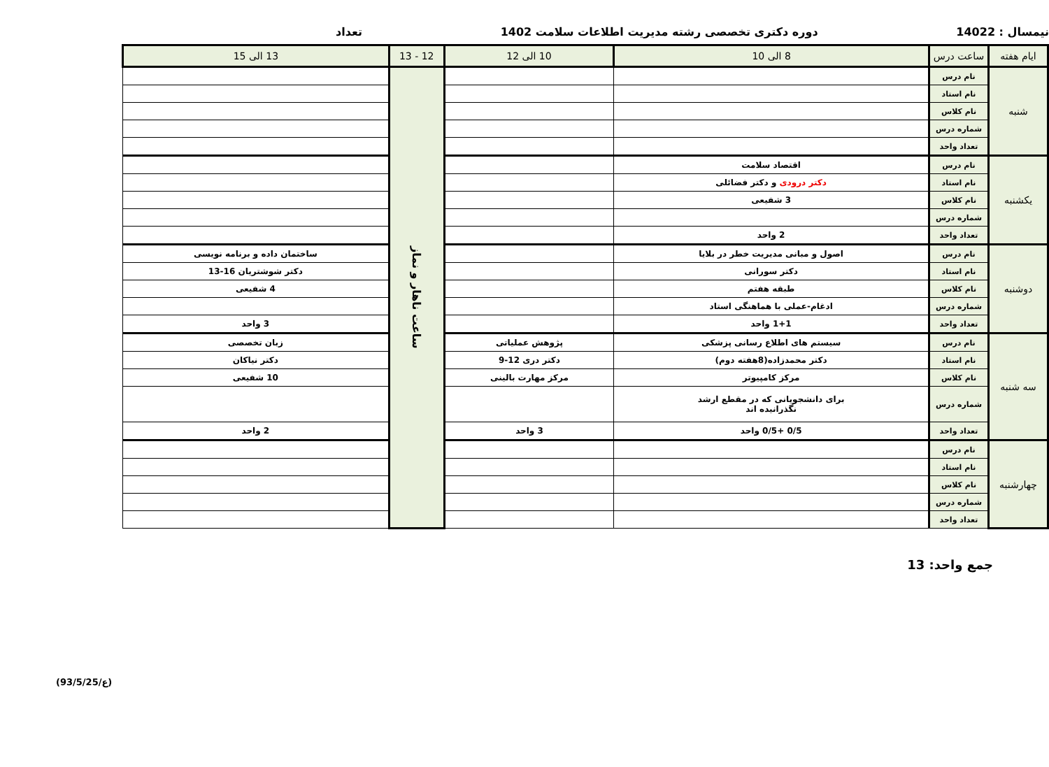نیمسال : 14022 دوره دکتری تخصصی رشته مدیریت اطلاعات سلامت 1402
تعداد
| ایام هفته | ساعت درس | 8 الی 10 | 10 الی 12 | | 12 - 13 | 13 الی 15 |
| --- | --- | --- | --- | --- | --- | --- |
| شنبه | نام درس | | | | ساعت ناهار و نماز | |
| | نام استاد | | | | | |
| | نام کلاس | | | | | |
| | شماره درس | | | | | |
| | تعداد واحد | | | | | |
| یکشنبه | نام درس | اقتصاد سلامت | | | | |
| | نام استاد | دکتر درودی و دکتر فضائلی | | | | |
| | نام کلاس | 3 شفیعی | | | | |
| | شماره درس | | | | | |
| | تعداد واحد | 2 واحد | | | | |
| دوشنبه | نام درس | اصول و مبانی مدیریت خطر در بلایا | | | | ساختمان داده و برنامه نویسی |
| | نام استاد | دکتر سورانی | | | | دکتر شوشتریان 16-13 |
| | نام کلاس | طبقه هفتم | | | | 4 شفیعی |
| | شماره درس | ادغام-عملی با هماهنگی استاد | | | | |
| | تعداد واحد | 1+1 واحد | | | | 3 واحد |
| سه شنبه | نام درس | سیستم های اطلاع رسانی پزشکی | | پژوهش عملیاتی | | زبان تخصصی |
| | نام استاد | دکتر محمدزاده(8هفته دوم) | | دکتر دری 12-9 | | دکتر نیاکان |
| | نام کلاس | مرکز کامپیوتر | | مرکز مهارت بالینی | | 10 شفیعی |
| | شماره درس | برای دانشجویانی که در مقطع ارشد نگذرانیده اند | | | | |
| | تعداد واحد | 0/5 +0/5 واحد | | 3 واحد | | 2 واحد |
| چهارشنبه | نام درس | | | | | |
| | نام استاد | | | | | |
| | نام کلاس | | | | | |
| | شماره درس | | | | | |
| | تعداد واحد | | | | | |
جمع واحد: 13
(ع/93/5/25)